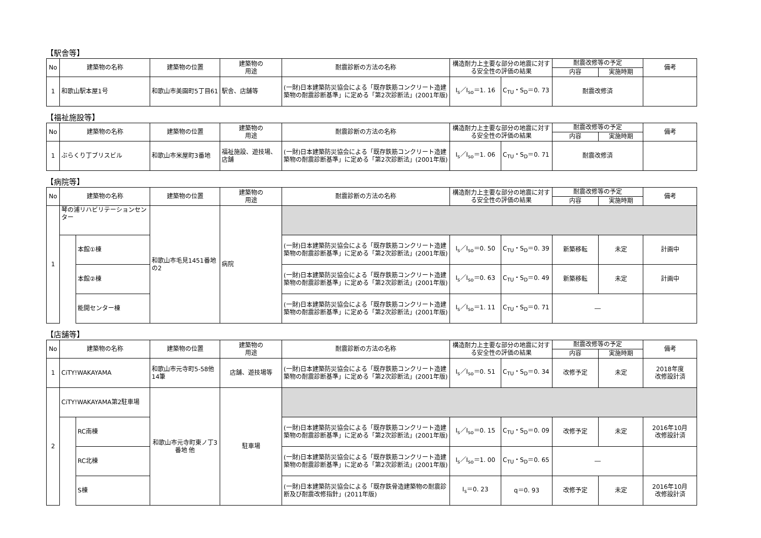【駅舎等】
| No | 建築物の名称 | 建築物の位置 | 建築物の 用途 | 耐震診断の方法の名称 | 構造耐力上主要な部分の地震に対する安全性の評価の結果 | | 耐震改修等の予定 | | 備考 |
| --- | --- | --- | --- | --- | --- | --- | --- | --- | --- |
| | | | | | | | 内容 | 実施時期 | |
| 1 | 和歌山駅本屋1号 | 和歌山市美園町5丁目61 | 駅舎、店舗等 | (一財)日本建築防災協会による「既存鉄筋コンクリート造建築物の耐震診断基準」に定める「第2次診断法」(2001年版) | I<sub>s</sub>／I<sub>so</sub>＝1. 16 | C<sub>TU</sub>・S<sub>D</sub>＝0. 73 | 耐震改修済 | | |
【福祉施設等】
| No | 建築物の名称 | 建築物の位置 | 建築物の 用途 | 耐震診断の方法の名称 | 構造耐力上主要な部分の地震に対する安全性の評価の結果 | | 耐震改修等の予定 | | 備考 |
| --- | --- | --- | --- | --- | --- | --- | --- | --- | --- |
| | | | | | | | 内容 | 実施時期 | |
| 1 | ぶらくり丁ブリスビル | 和歌山市米屋町3番地 | 福祉施設、遊技場、店舗 | (一財)日本建築防災協会による「既存鉄筋コンクリート造建築物の耐震診断基準」に定める「第2次診断法」(2001年版) | I<sub>s</sub>／I<sub>so</sub>＝1. 06 | C<sub>TU</sub>・S<sub>D</sub>＝0. 71 | 耐震改修済 | | |
【病院等】
| No | 建築物の名称 | | 建築物の位置 | 建築物の 用途 | 耐震診断の方法の名称 | 構造耐力上主要な部分の地震に対する安全性の評価の結果 | | 耐震改修等の予定 | | 備考 |
| --- | --- | --- | --- | --- | --- | --- | --- | --- | --- | --- |
| | | | | | | | | 内容 | 実施時期 | |
| 1 | 琴の浦リハビリテーションセンター | | 和歌山市毛見1451番地の2 | 病院 | | | | | | |
| | | 本館①棟 | | | (一財)日本建築防災協会による「既存鉄筋コンクリート造建築物の耐震診断基準」に定める「第2次診断法」(2001年版) | I<sub>s</sub>／I<sub>so</sub>＝0. 50 | C<sub>TU</sub>・S<sub>D</sub>＝0. 39 | 新築移転 | 未定 | 計画中 |
| | | 本館②棟 | | | (一財)日本建築防災協会による「既存鉄筋コンクリート造建築物の耐震診断基準」に定める「第2次診断法」(2001年版) | I<sub>s</sub>／I<sub>so</sub>＝0. 63 | C<sub>TU</sub>・S<sub>D</sub>＝0. 49 | 新築移転 | 未定 | 計画中 |
| | | 能開センター棟 | | | (一財)日本建築防災協会による「既存鉄筋コンクリート造建築物の耐震診断基準」に定める「第2次診断法」(2001年版) | I<sub>s</sub>／I<sub>so</sub>＝1. 11 | C<sub>TU</sub>・S<sub>D</sub>＝0. 71 | ― | | |
【店舗等】
| No | 建築物の名称 | | 建築物の位置 | 建築物の 用途 | 耐震診断の方法の名称 | 構造耐力上主要な部分の地震に対する安全性の評価の結果 | | 耐震改修等の予定 | | 備考 |
| --- | --- | --- | --- | --- | --- | --- | --- | --- | --- | --- |
| | | | | | | | | 内容 | 実施時期 | |
| 1 | CiTY!WAKAYAMA | | 和歌山市元寺町5-58他14筆 | 店舗、遊技場等 | (一財)日本建築防災協会による「既存鉄筋コンクリート造建築物の耐震診断基準」に定める「第2次診断法」(2001年版) | I<sub>s</sub>／I<sub>so</sub>＝0. 51 | C<sub>TU</sub>・S<sub>D</sub>＝0. 34 | 改修予定 | 未定 | 2018年度 改修設計済 |
| 2 | CiTY!WAKAYAMA第2駐車場 | | 和歌山市元寺町東ノ丁3番地 他 | 駐車場 | | | | | | |
| | | RC南棟 | | | (一財)日本建築防災協会による「既存鉄筋コンクリート造建築物の耐震診断基準」に定める「第2次診断法」(2001年版) | I<sub>s</sub>／I<sub>so</sub>＝0. 15 | C<sub>TU</sub>・S<sub>D</sub>＝0. 09 | 改修予定 | 未定 | 2016年10月 改修設計済 |
| | | RC北棟 | | | (一財)日本建築防災協会による「既存鉄筋コンクリート造建築物の耐震診断基準」に定める「第2次診断法」(2001年版) | I<sub>s</sub>／I<sub>so</sub>＝1. 00 | C<sub>TU</sub>・S<sub>D</sub>＝0. 65 | ― | | |
| | | S棟 | | | (一財)日本建築防災協会による「既存鉄骨造建築物の耐震診断及び耐震改修指針」(2011年版) | I<sub>s</sub>＝0. 23 | q＝0. 93 | 改修予定 | 未定 | 2016年10月 改修設計済 |